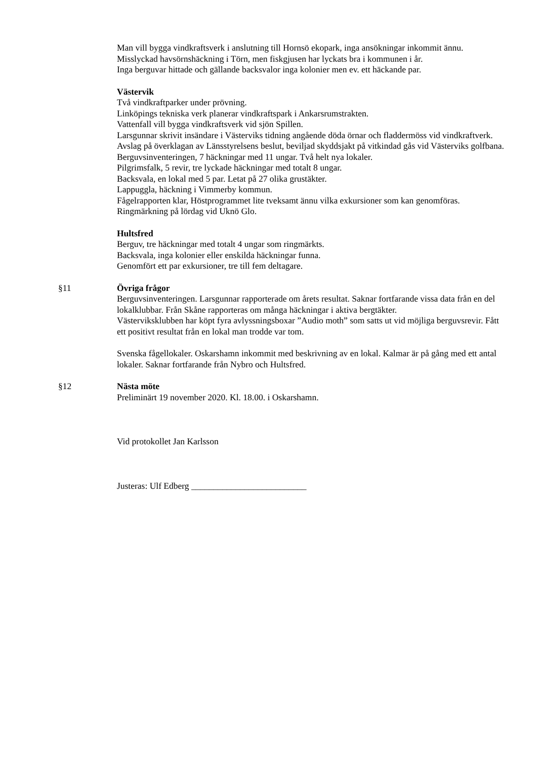Man vill bygga vindkraftsverk i anslutning till Hornsö ekopark, inga ansökningar inkommit ännu.
Misslyckad havsörnshäckning i Törn, men fiskgjusen har lyckats bra i kommunen i år.
Inga berguvar hittade och gällande backsvalor inga kolonier men ev. ett häckande par.
Västervik
Två vindkraftparker under prövning.
Linköpings tekniska verk planerar vindkraftspark i Ankarsrumstrakten.
Vattenfall vill bygga vindkraftsverk vid sjön Spillen.
Larsgunnar skrivit insändare i Västerviks tidning angående döda örnar och fladdermöss vid vindkraftverk.
Avslag på överklagan av Länsstyrelsens beslut, beviljad skyddsjakt på vitkindad gås vid Västerviks golfbana.
Berguvsinventeringen, 7 häckningar med 11 ungar. Två helt nya lokaler.
Pilgrimsfalk, 5 revir, tre lyckade häckningar med totalt 8 ungar.
Backsvala, en lokal med 5 par. Letat på 27 olika grustäkter.
Lappuggla, häckning i Vimmerby kommun.
Fågelrapporten klar, Höstprogrammet lite tveksamt ännu vilka exkursioner som kan genomföras. Ringmärkning på lördag vid Uknö Glo.
Hultsfred
Berguv, tre häckningar med totalt 4 ungar som ringmärkts.
Backsvala, inga kolonier eller enskilda häckningar funna.
Genomfört ett par exkursioner, tre till fem deltagare.
§11 Övriga frågor
Berguvsinventeringen. Larsgunnar rapporterade om årets resultat. Saknar fortfarande vissa data från en del lokalklubbar. Från Skåne rapporteras om många häckningar i aktiva bergtäkter.
Västerviksklubben har köpt fyra avlyssningsboxar ”Audio moth” som satts ut vid möjliga berguvsrevir. Fått ett positivt resultat från en lokal man trodde var tom.
Svenska fågellokaler. Oskarshamn inkommit med beskrivning av en lokal. Kalmar är på gång med ett antal lokaler. Saknar fortfarande från Nybro och Hultsfred.
§12 Nästa möte
Preliminärt 19 november 2020. Kl. 18.00. i Oskarshamn.
Vid protokollet Jan Karlsson
Justeras: Ulf Edberg __________________________